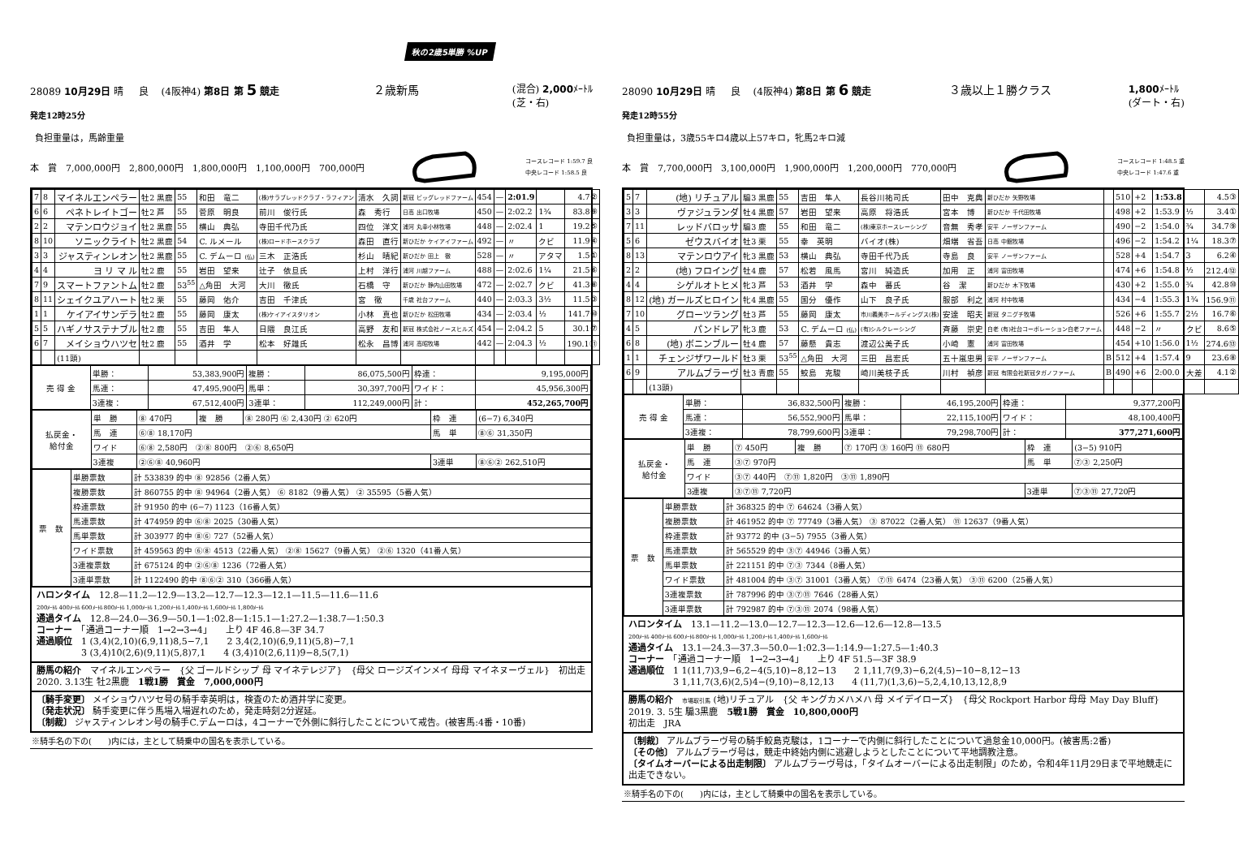秋の2歳5単勝 %UP
28089 10月29日 晴 良 (4阪神4) 第8日 第 5 競走 ２歳新馬 (混合) 2,000ﾒｰﾄﾙ
(芝・右)
発走12時25分
負担重量は，馬齢重量
本　賞　7,000,000円　2,800,000円　1,800,000円　1,100,000円　700,000円 コースレコード 1:59.7 良
中央レコード 1:58.5 良
| 7 | 8 | マイネルエンペラー | 牡2 黒鹿 | 55 | 和田 竜二 | (株)サラブレッドクラブ・ラフィアン | 清水 久詞 | 新冠 ビッグレッドファーム | 454 | — | 2:01.9 | | 4.7② |
| 6 | 6 | ペネトレイトゴー | 牡2 芦 | 55 | 菅原 明良 | 前川 俊行氏 | 森 秀行 | 日高 出口牧場 | 450 | — | 2:02.2 | 1¾ | 83.8⑨ |
| 2 | 2 | マテンロウジョイ | 牡2 黒鹿 | 55 | 横山 典弘 | 寺田千代乃氏 | 四位 洋文 | 浦河 丸幸小林牧場 | 448 | — | 2:02.4 | 1 | 19.2⑤ |
| 8 | 10 | ソニックライト | 牡2 黒鹿 | 54 | C. ルメール | (株)ロードホースクラブ | 森田 直行 | 新ひだか ケイアイファーム | 492 | — | 〃 | クビ | 11.9④ |
| 3 | 3 | ジャスティンレオン | 牡2 黒鹿 | 55 | C. デムーロ (仏) | 三木 正浩氏 | 杉山 晴紀 | 新ひだか 田上 徹 | 528 | — | 〃 | アタマ | 1.5① |
| 4 | 4 | ヨ リ マ ル | 牡2 鹿 | 55 | 岩田 望来 | 辻子 依旦氏 | 上村 洋行 | 浦河 川越ファーム | 488 | — | 2:02.6 | 1¼ | 21.5⑥ |
| 7 | 9 | スマートファントム | 牡2 鹿 | 53<sup>55</sup> | △角田 大河 | 大川 徹氏 | 石橋 守 | 新ひだか 静内山田牧場 | 472 | — | 2:02.7 | クビ | 41.3⑧ |
| 8 | 11 | シェイクユアハート | 牡2 栗 | 55 | 藤岡 佑介 | 吉田 千津氏 | 宮 徹 | 千歳 社台ファーム | 440 | — | 2:03.3 | 3½ | 11.5③ |
| 1 | 1 | ケイアイサンデラ | 牡2 鹿 | 55 | 藤岡 康太 | (株)ケイアイスタリオン | 小林 真也 | 新ひだか 松田牧場 | 434 | — | 2:03.4 | ½ | 141.7⑩ |
| 5 | 5 | ハギノサステナブル | 牡2 鹿 | 55 | 吉田 隼人 | 日隈 良江氏 | 高野 友和 | 新冠 株式会社ノースヒルズ | 454 | — | 2:04.2 | 5 | 30.1⑦ |
| 6 | 7 | メイショウハツセ | 牡2 鹿 | 55 | 酒井 学 | 松本 好雄氏 | 松永 昌博 | 浦河 高昭牧場 | 442 | — | 2:04.3 | ½ | 190.1⑪ |
| | | (11頭) | | | | | | | | | | | |
| 売 得 金 | 単勝： | 53,383,900円 | 複勝： | 86,075,500円 | 枠連： | 9,195,000円 |
| | 馬連： | 47,495,900円 | 馬単： | 30,397,700円 | ワイド： | 45,956,300円 |
| | 3連複： | 67,512,400円 | 3連単： | 112,249,000円 | 計： | 452,265,700円 |
| 払戻金・ 給付金 | 単 勝 | ⑧ 470円 | 複 勝 | ⑧ 280円 ⑥ 2,430円 ② 620円 | 枠 連 | (6−7) 6,340円 |
| | 馬 連 | ⑥⑧ 18,170円 | | | 馬 単 | ⑧⑥ 31,350円 |
| | ワイド | ⑥⑧ 2,580円 ②⑧ 800円 ②⑥ 8,650円 | | | | |
| | 3連複 | ②⑥⑧ 40,960円 | | | 3連単 | ⑧⑥② 262,510円 |
| 票 数 | 単勝票数 | 計 533839 的中 ⑧ 92856（2番人気） |
| | 複勝票数 | 計 860755 的中 ⑧ 94964（2番人気） ⑥ 8182（9番人気） ② 35595（5番人気） |
| | 枠連票数 | 計 91950 的中 (6−7) 1123（16番人気） |
| | 馬連票数 | 計 474959 的中 ⑥⑧ 2025（30番人気） |
| | 馬単票数 | 計 303977 的中 ⑧⑥ 727（52番人気） |
| | ワイド票数 | 計 459563 的中 ⑥⑧ 4513（22番人気） ②⑧ 15627（9番人気） ②⑥ 1320（41番人気） |
| | 3連複票数 | 計 675124 的中 ②⑥⑧ 1236（72番人気） |
| | 3連単票数 | 計 1122490 的中 ⑧⑥② 310（366番人気） |
ハロンタイム　12.8—11.2—12.9—13.2—12.7—12.3—12.1—11.5—11.6—11.6
200ﾒｰﾄﾙ 400ﾒｰﾄﾙ 600ﾒｰﾄﾙ 800ﾒｰﾄﾙ 1,000ﾒｰﾄﾙ 1,200ﾒｰﾄﾙ 1,400ﾒｰﾄﾙ 1,600ﾒｰﾄﾙ 1,800ﾒｰﾄﾙ
通過タイム　12.8—24.0—36.9—50.1—1:02.8—1:15.1—1:27.2—1:38.7—1:50.3
コーナー　「通過コーナー順　1→2→3→4」　　上り 4F 46.8—3F 34.7
通過順位　1 (3,4)(2,10)(6,9,11)8,5−7,1　　2 3,4(2,10)(6,9,11)(5,8)−7,1
　　　　　3 (3,4)10(2,6)(9,11)(5,8)7,1　　4 (3,4)10(2,6,11)9−8,5(7,1)
勝馬の紹介　マイネルエンペラー　{父 ゴールドシップ 母 マイネテレジア}　{母父 ロージズインメイ 母母 マイネヌーヴェル}　初出走
2020. 3.13生 牡2黒鹿　1戦1勝　賞金　7,000,000円
〔騎手変更〕 メイショウハツセ号の騎手幸英明は，検査のため酒井学に変更。
〔発走状況〕 騎手変更に伴う馬場入場遅れのため，発走時刻2分遅延。
〔制裁〕 ジャスティンレオン号の騎手C.デムーロは，4コーナーで外側に斜行したことについて戒告。(被害馬:4番・10番)
※騎手名の下の(　　)内には，主として騎乗中の国名を表示している。
28090 10月29日 晴 良 (4阪神4) 第8日 第 6 競走 ３歳以上１勝クラス 1,800ﾒｰﾄﾙ
(ダート・右)
発走12時55分
負担重量は，3歳55キロ4歳以上57キロ，牝馬2キロ減
本　賞　7,700,000円　3,100,000円　1,900,000円　1,200,000円　770,000円 コースレコード 1:48.5 重
中央レコード 1:47.6 重
| 5 | 7 | (地) リチュアル | 騸3 黒鹿 | 55 | 吉田 隼人 | 長谷川祐司氏 | 田中 克典 | 新ひだか 矢野牧場 | | 510 | +2 | 1:53.8 | | 4.5③ |
| 3 | 3 | ヴァジュランダ | 牡4 黒鹿 | 57 | 岩田 望来 | 高原 将浩氏 | 宮本 博 | 新ひだか 千代田牧場 | | 498 | +2 | 1:53.9 | ½ | 3.4① |
| 7 | 11 | レッドバロッサ | 騸3 鹿 | 55 | 和田 竜二 | (株)東京ホースレーシング | 音無 秀孝 | 安平 ノーザンファーム | | 490 | −2 | 1:54.0 | ¾ | 34.7⑨ |
| 5 | 6 | ゼウスバイオ | 牡3 栗 | 55 | 幸 英明 | バイオ(株) | 畑端 省吾 | 日高 中館牧場 | | 496 | −2 | 1:54.2 | 1¼ | 18.3⑦ |
| 8 | 13 | マテンロウアイ | 牝3 黒鹿 | 53 | 横山 典弘 | 寺田千代乃氏 | 寺島 良 | 安平 ノーザンファーム | | 528 | +4 | 1:54.7 | 3 | 6.2④ |
| 2 | 2 | (地) フロイング | 牡4 鹿 | 57 | 松若 風馬 | 宮川 純造氏 | 加用 正 | 浦河 富田牧場 | | 474 | +6 | 1:54.8 | ½ | 212.4⑫ |
| 4 | 4 | シゲルオトヒメ | 牝3 芦 | 53 | 酒井 学 | 森中 蕃氏 | 谷 潔 | 新ひだか 木下牧場 | | 430 | +2 | 1:55.0 | ¾ | 42.8⑩ |
| 8 | 12 | (地) ガールズヒロイン | 牝4 黒鹿 | 55 | 国分 優作 | 山下 良子氏 | 服部 利之 | 浦河 村中牧場 | | 434 | −4 | 1:55.3 | 1¾ | 156.9⑪ |
| 7 | 10 | グローツラング | 牡3 芦 | 55 | 藤岡 康太 | 市川義美ホールディングス(株) | 安達 昭夫 | 新冠 タニグチ牧場 | | 526 | +6 | 1:55.7 | 2½ | 16.7⑥ |
| 4 | 5 | パンドレア | 牝3 鹿 | 53 | C. デムーロ (仏) | (有)シルクレーシング | 斉藤 崇史 | 白老 (有)社台コーポレーション白老ファーム | | 448 | −2 | 〃 | クビ | 8.6⑤ |
| 6 | 8 | (地) ボニンブルー | 牡4 鹿 | 57 | 藤懸 貴志 | 渡辺公美子氏 | 小崎 憲 | 浦河 富田牧場 | | 454 | +10 | 1:56.0 | 1½ | 274.6⑬ |
| 1 | 1 | チェンジザワールド | 牡3 栗 | 53<sup>55</sup> | △角田 大河 | 三田 昌宏氏 | 五十嵐忠男 | 安平 ノーザンファーム | B | 512 | +4 | 1:57.4 | 9 | 23.6⑧ |
| 6 | 9 | アルムブラーヴ | 牡3 青鹿 | 55 | 鮫島 克駿 | 崎川美枝子氏 | 川村 禎彦 | 新冠 有限会社新冠タガノファーム | B | 490 | +6 | 2:00.0 | 大差 | 4.1② |
| | | (13頭) | | | | | | | | | | | | |
| 売 得 金 | 単勝： | 36,832,500円 | 複勝： | 46,195,200円 | 枠連： | 9,377,200円 |
| | 馬連： | 56,552,900円 | 馬単： | 22,115,100円 | ワイド： | 48,100,400円 |
| | 3連複： | 78,799,600円 | 3連単： | 79,298,700円 | 計： | 377,271,600円 |
| 払戻金・ 給付金 | 単 勝 | ⑦ 450円 | 複 勝 | ⑦ 170円 ③ 160円 ⑪ 680円 | 枠 連 | (3−5) 910円 |
| | 馬 連 | ③⑦ 970円 | | | 馬 単 | ⑦③ 2,250円 |
| | ワイド | ③⑦ 440円 ⑦⑪ 1,820円 ③⑪ 1,890円 | | | | |
| | 3連複 | ③⑦⑪ 7,720円 | | | 3連単 | ⑦③⑪ 27,720円 |
| 票 数 | 単勝票数 | 計 368325 的中 ⑦ 64624（3番人気） |
| | 複勝票数 | 計 461952 的中 ⑦ 77749（3番人気） ③ 87022（2番人気） ⑪ 12637（9番人気） |
| | 枠連票数 | 計 93772 的中 (3−5) 7955（3番人気） |
| | 馬連票数 | 計 565529 的中 ③⑦ 44946（3番人気） |
| | 馬単票数 | 計 221151 的中 ⑦③ 7344（8番人気） |
| | ワイド票数 | 計 481004 的中 ③⑦ 31001（3番人気） ⑦⑪ 6474（23番人気） ③⑪ 6200（25番人気） |
| | 3連複票数 | 計 787996 的中 ③⑦⑪ 7646（28番人気） |
| | 3連単票数 | 計 792987 的中 ⑦③⑪ 2074（98番人気） |
ハロンタイム　13.1—11.2—13.0—12.7—12.3—12.6—12.6—12.8—13.5
200ﾒｰﾄﾙ 400ﾒｰﾄﾙ 600ﾒｰﾄﾙ 800ﾒｰﾄﾙ 1,000ﾒｰﾄﾙ 1,200ﾒｰﾄﾙ 1,400ﾒｰﾄﾙ 1,600ﾒｰﾄﾙ
通過タイム　13.1—24.3—37.3—50.0—1:02.3—1:14.9—1:27.5—1:40.3
コーナー　「通過コーナー順　1→2→3→4」　　上り 4F 51.5—3F 38.9
通過順位　1 1(11,7)3,9−6,2−4(5,10)−8,12−13　　2 1,11,7(9,3)−6,2(4,5)−10−8,12−13
　　　　　3 1,11,7(3,6)(2,5)4−(9,10)−8,12,13　　4 (11,7)(1,3,6)−5,2,4,10,13,12,8,9
勝馬の紹介　市場取引馬 (地)リチュアル　{父 キングカメハメハ 母 メイデイローズ}　{母父 Rockport Harbor 母母 May Day Bluff}
2019. 3. 5生 騸3黒鹿　5戦1勝　賞金　10,800,000円
初出走　JRA
〔制裁〕 アルムブラーヴ号の騎手鮫島克駿は，1コーナーで内側に斜行したことについて過怠金10,000円。(被害馬:2番)
〔その他〕 アルムブラーヴ号は，競走中終始内側に逃避しようとしたことについて平地調教注意。
〔タイムオーバーによる出走制限〕 アルムブラーヴ号は，「タイムオーバーによる出走制限」のため，令和4年11月29日まで平地競走に出走できない。
※騎手名の下の(　　)内には，主として騎乗中の国名を表示している。